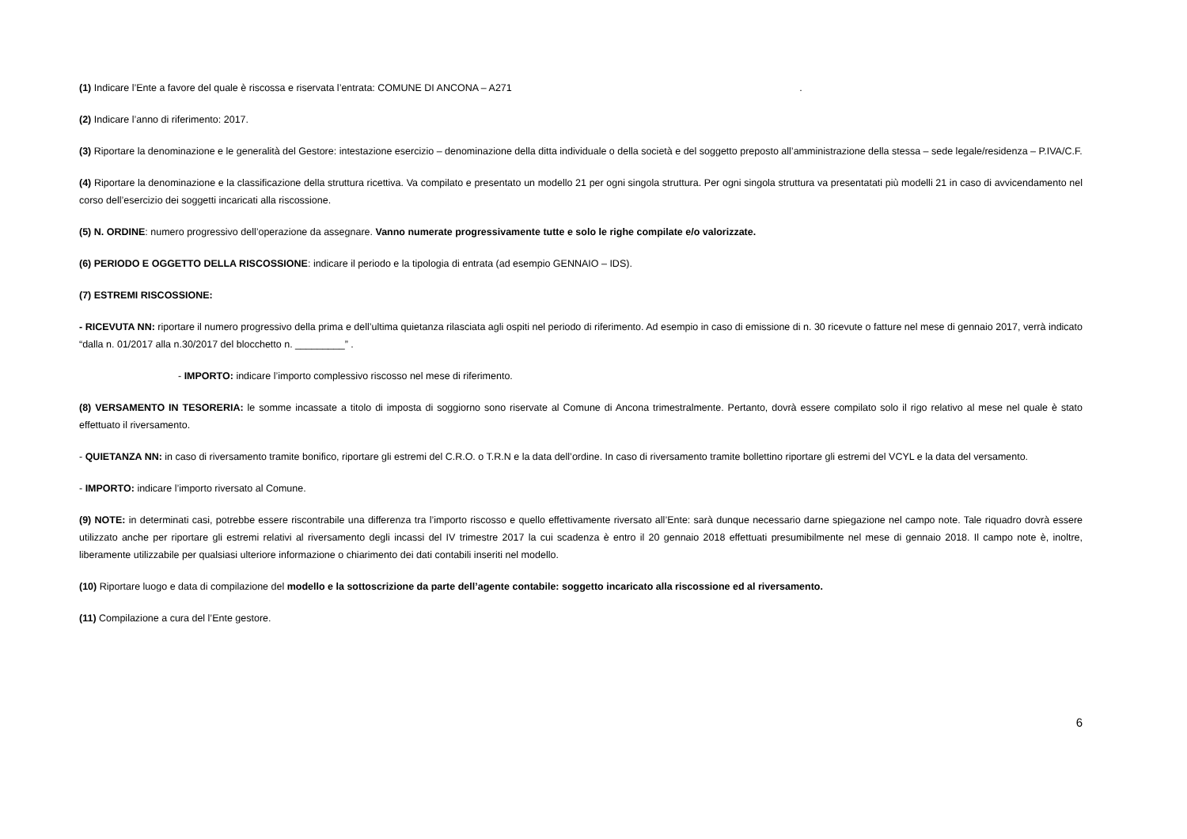(1) Indicare l’Ente a favore del quale è riscossa e riservata l’entrata: COMUNE DI ANCONA – A271 .
(2) Indicare l’anno di riferimento: 2017.
(3) Riportare la denominazione e le generalità del Gestore: intestazione esercizio – denominazione della ditta individuale o della società e del soggetto preposto all’amministrazione della stessa – sede legale/residenza – P.IVA/C.F.
(4) Riportare la denominazione e la classificazione della struttura ricettiva. Va compilato e presentato un modello 21 per ogni singola struttura. Per ogni singola struttura va presentatati più modelli 21 in caso di avvicendamento nel corso dell’esercizio dei soggetti incaricati alla riscossione.
(5) N. ORDINE: numero progressivo dell’operazione da assegnare. Vanno numerate progressivamente tutte e solo le righe compilate e/o valorizzate.
(6) PERIODO E OGGETTO DELLA RISCOSSIONE: indicare il periodo e la tipologia di entrata (ad esempio GENNAIO – IDS).
(7) ESTREMI RISCOSSIONE:
- RICEVUTA NN: riportare il numero progressivo della prima e dell’ultima quietanza rilasciata agli ospiti nel periodo di riferimento. Ad esempio in caso di emissione di n. 30 ricevute o fatture nel mese di gennaio 2017, verrà indicato “dalla n. 01/2017 alla n.30/2017 del blocchetto n. _________” .
- IMPORTO: indicare l’importo complessivo riscosso nel mese di riferimento.
(8) VERSAMENTO IN TESORERIA: le somme incassate a titolo di imposta di soggiorno sono riservate al Comune di Ancona trimestralmente. Pertanto, dovrà essere compilato solo il rigo relativo al mese nel quale è stato effettuato il riversamento.
- QUIETANZA NN: in caso di riversamento tramite bonifico, riportare gli estremi del C.R.O. o T.R.N e la data dell’ordine. In caso di riversamento tramite bollettino riportare gli estremi del VCYL e la data del versamento.
- IMPORTO: indicare l’importo riversato al Comune.
(9) NOTE: in determinati casi, potrebbe essere riscontrabile una differenza tra l’importo riscosso e quello effettivamente riversato all’Ente: sarà dunque necessario darne spiegazione nel campo note. Tale riquadro dovrà essere utilizzato anche per riportare gli estremi relativi al riversamento degli incassi del IV trimestre 2017 la cui scadenza è entro il 20 gennaio 2018 effettuati presumibilmente nel mese di gennaio 2018. Il campo note è, inoltre, liberamente utilizzabile per qualsiasi ulteriore informazione o chiarimento dei dati contabili inseriti nel modello.
(10) Riportare luogo e data di compilazione del modello e la sottoscrizione da parte dell’agente contabile: soggetto incaricato alla riscossione ed al riversamento.
(11) Compilazione a cura del l’Ente gestore.
6